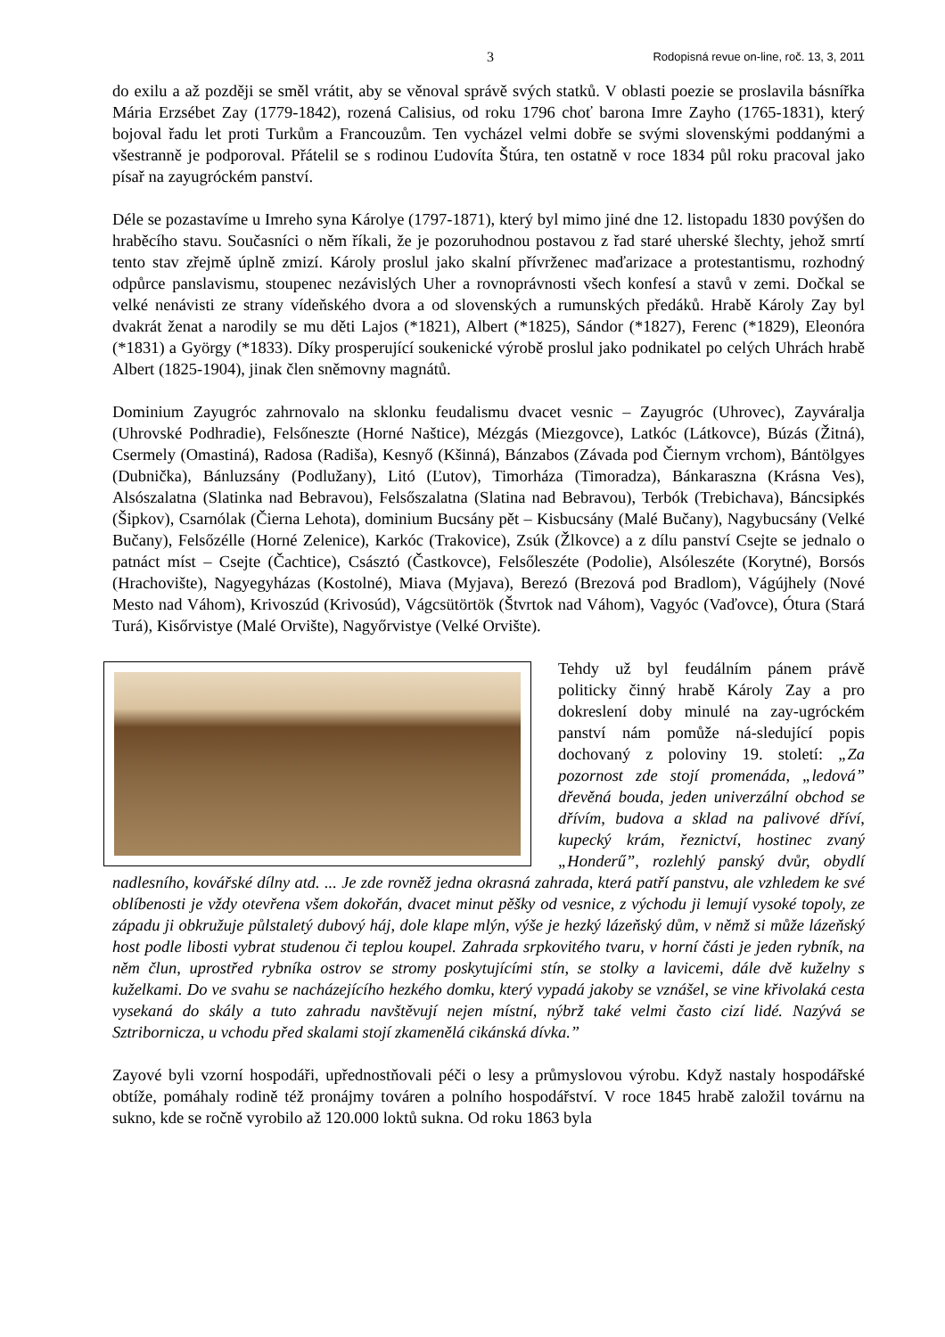3 Rodopisná revue on-line, roč. 13, 3, 2011
do exilu a až později se směl vrátit, aby se věnoval správě svých statků. V oblasti poezie se proslavila básnířka Mária Erzsébet Zay (1779-1842), rozená Calisius, od roku 1796 choť barona Imre Zayho (1765-1831), který bojoval řadu let proti Turkům a Francouzům. Ten vycházel velmi dobře se svými slovenskými poddanými a všestranně je podporoval. Přátelil se s rodinou Ľudovíta Štúra, ten ostatně v roce 1834 půl roku pracoval jako písař na zayugróckém panství.
Déle se pozastavíme u Imreho syna Károlye (1797-1871), který byl mimo jiné dne 12. listopadu 1830 povýšen do hraběcího stavu. Současníci o něm říkali, že je pozoruhodnou postavou z řad staré uherské šlechty, jehož smrtí tento stav zřejmě úplně zmizí. Károly proslul jako skalní přívrženec maďarizace a protestantismu, rozhodný odpůrce panslavismu, stoupenec nezávislých Uher a rovnoprávnosti všech konfesí a stavů v zemi. Dočkal se velké nenávisti ze strany vídeňského dvora a od slovenských a rumunských předáků. Hrabě Károly Zay byl dvakrát ženat a narodily se mu děti Lajos (*1821), Albert (*1825), Sándor (*1827), Ferenc (*1829), Eleonóra (*1831) a György (*1833). Díky prosperující soukenické výrobě proslul jako podnikatel po celých Uhrách hrabě Albert (1825-1904), jinak člen sněmovny magnátů.
Dominium Zayugróc zahrnovalo na sklonku feudalismu dvacet vesnic – Zayugróc (Uhrovec), Zayváralja (Uhrovské Podhradie), Felsőneszte (Horné Naštice), Mézgás (Miezgovce), Latkóc (Látkovce), Búzás (Žitná), Csermely (Omastiná), Radosa (Radiša), Kesnyő (Kšinná), Bánzabos (Závada pod Čiernym vrchom), Bántölgyes (Dubnička), Bánluzsány (Podlužany), Litó (Ľutov), Timorháza (Timoradza), Bánkaraszna (Krásna Ves), Alsószalatna (Slatinka nad Bebravou), Felsőszalatna (Slatina nad Bebravou), Terbók (Trebichava), Báncsipkés (Šipkov), Csarnólak (Čierna Lehota), dominium Bucsány pět – Kisbucsány (Malé Bučany), Nagybucsány (Velké Bučany), Felsőzélle (Horné Zelenice), Karkóc (Trakovice), Zsúk (Žlkovce) a z dílu panství Csejte se jednalo o patnáct míst – Csejte (Čachtice), Császtó (Častkovce), Felsőleszéte (Podolie), Alsóleszéte (Korytné), Borsós (Hrachovište), Nagyegyházas (Kostolné), Miava (Myjava), Berezó (Brezová pod Bradlom), Vágújhely (Nové Mesto nad Váhom), Krivoszúd (Krivosúd), Vágcsütörtök (Štvrtok nad Váhom), Vagyóc (Vaďovce), Ótura (Stará Turá), Kisőrvistye (Malé Orvište), Nagyőrvistye (Velké Orvište).
Tehdy už byl feudálním pánem právě politicky činný hrabě Károly Zay a pro dokreslení doby minulé na zay-ugróckém panství nám pomůže ná-sledující popis dochovaný z poloviny 19. století: „Za pozornost zde stojí promenáda, „ledová” dřevěná bouda, jeden univerzální obchod se dřívím, budova a sklad na palivové dříví, kupecký krám, řeznictví, hostinec zvaný „Honderű”, rozlehlý panský dvůr, obydlí nadlesního, kovářské dílny atd. ... Je zde rovněž jedna okrasná zahrada, která patří panstvu, ale vzhledem ke své oblíbenosti je vždy otevřena všem dokořán, dvacet minut pěšky od vesnice, z východu ji lemují vysoké topoly, ze západu ji obkružuje půlstaletý dubový háj, dole klape mlýn, výše je hezký lázeňský dům, v němž si může lázeňský host podle libosti vybrat studenou či teplou koupel. Zahrada srpkovitého tvaru, v horní části je jeden rybník, na něm člun, uprostřed rybníka ostrov se stromy poskytujícími stín, se stolky a lavicemi, dále dvě kuželny s kuželkami. Do ve svahu se nacházejícího hezkého domku, který vypadá jakoby se vznášel, se vine křivolaká cesta vysekaná do skály a tuto zahradu navštěvují nejen místní, nýbrž také velmi často cizí lidé. Nazývá se Sztribornicza, u vchodu před skalami stojí zkamenělá cikánská dívka.”
Zayové byli vzorní hospodáři, upřednostňovali péči o lesy a průmyslovou výrobu. Když nastaly hospodářské obtíže, pomáhaly rodině též pronájmy továren a polního hospodářství. V roce 1845 hrabě založil továrnu na sukno, kde se ročně vyrobilo až 120.000 loktů sukna. Od roku 1863 byla